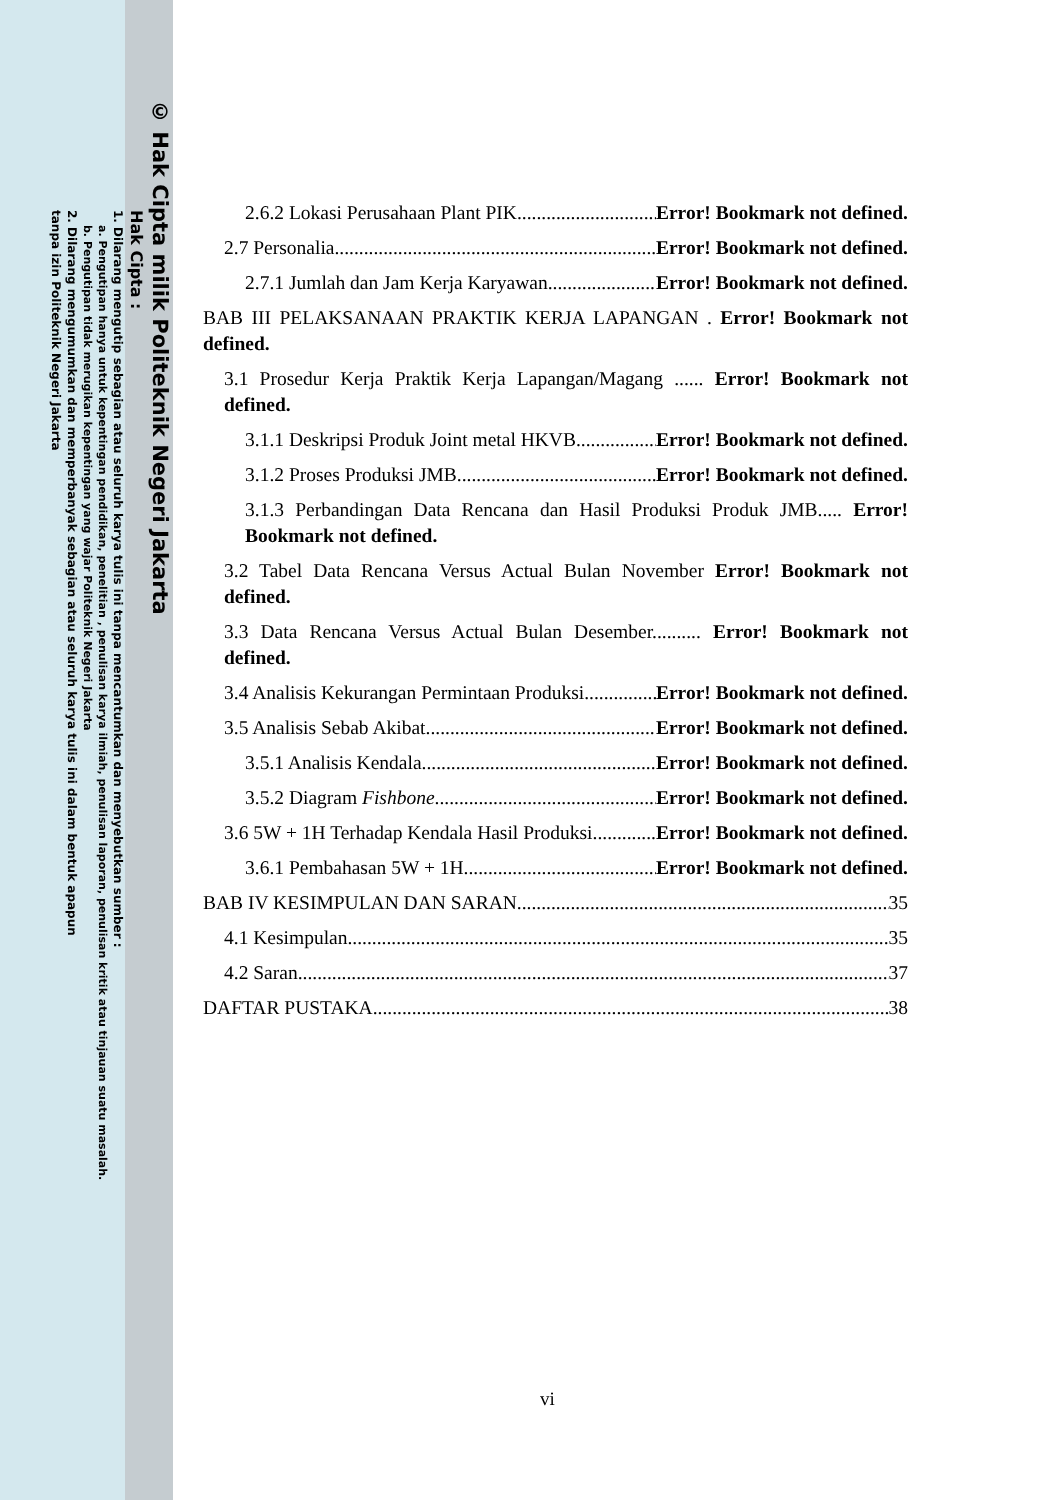© Hak Cipta milik Politeknik Negeri Jakarta
Hak Cipta :
1. Dilarang mengutip sebagian atau seluruh karya tulis ini tanpa mencantumkan dan menyebutkan sumber :
a. Pengutipan hanya untuk kepentingan pendidikan, penelitian , penulisan karya ilmiah, penulisan laporan, penulisan kritik atau tinjauan suatu masalah.
b. Pengutipan tidak merugikan kepentingan yang wajar Politeknik Negeri Jakarta
2. Dilarang mengumumkan dan memperbanyak sebagian atau seluruh karya tulis ini dalam bentuk apapun
tanpa izin Politeknik Negeri Jakarta
2.6.2 Lokasi Perusahaan Plant PIK Error! Bookmark not defined.
2.7 Personalia Error! Bookmark not defined.
2.7.1 Jumlah dan Jam Kerja Karyawan Error! Bookmark not defined.
BAB III PELAKSANAAN PRAKTIK KERJA LAPANGAN . Error! Bookmark not defined.
3.1 Prosedur Kerja Praktik Kerja Lapangan/Magang ...... Error! Bookmark not defined.
3.1.1 Deskripsi Produk Joint metal HKVB Error! Bookmark not defined.
3.1.2 Proses Produksi JMB Error! Bookmark not defined.
3.1.3 Perbandingan Data Rencana dan Hasil Produksi Produk JMB..... Error! Bookmark not defined.
3.2 Tabel Data Rencana Versus Actual Bulan November Error! Bookmark not defined.
3.3 Data Rencana Versus Actual Bulan Desember.......... Error! Bookmark not defined.
3.4 Analisis Kekurangan Permintaan Produksi Error! Bookmark not defined.
3.5 Analisis Sebab Akibat Error! Bookmark not defined.
3.5.1 Analisis Kendala Error! Bookmark not defined.
3.5.2 Diagram Fishbone Error! Bookmark not defined.
3.6 5W + 1H Terhadap Kendala Hasil Produksi Error! Bookmark not defined.
3.6.1 Pembahasan 5W + 1H Error! Bookmark not defined.
BAB IV KESIMPULAN DAN SARAN 35
4.1 Kesimpulan 35
4.2 Saran 37
DAFTAR PUSTAKA 38
vi